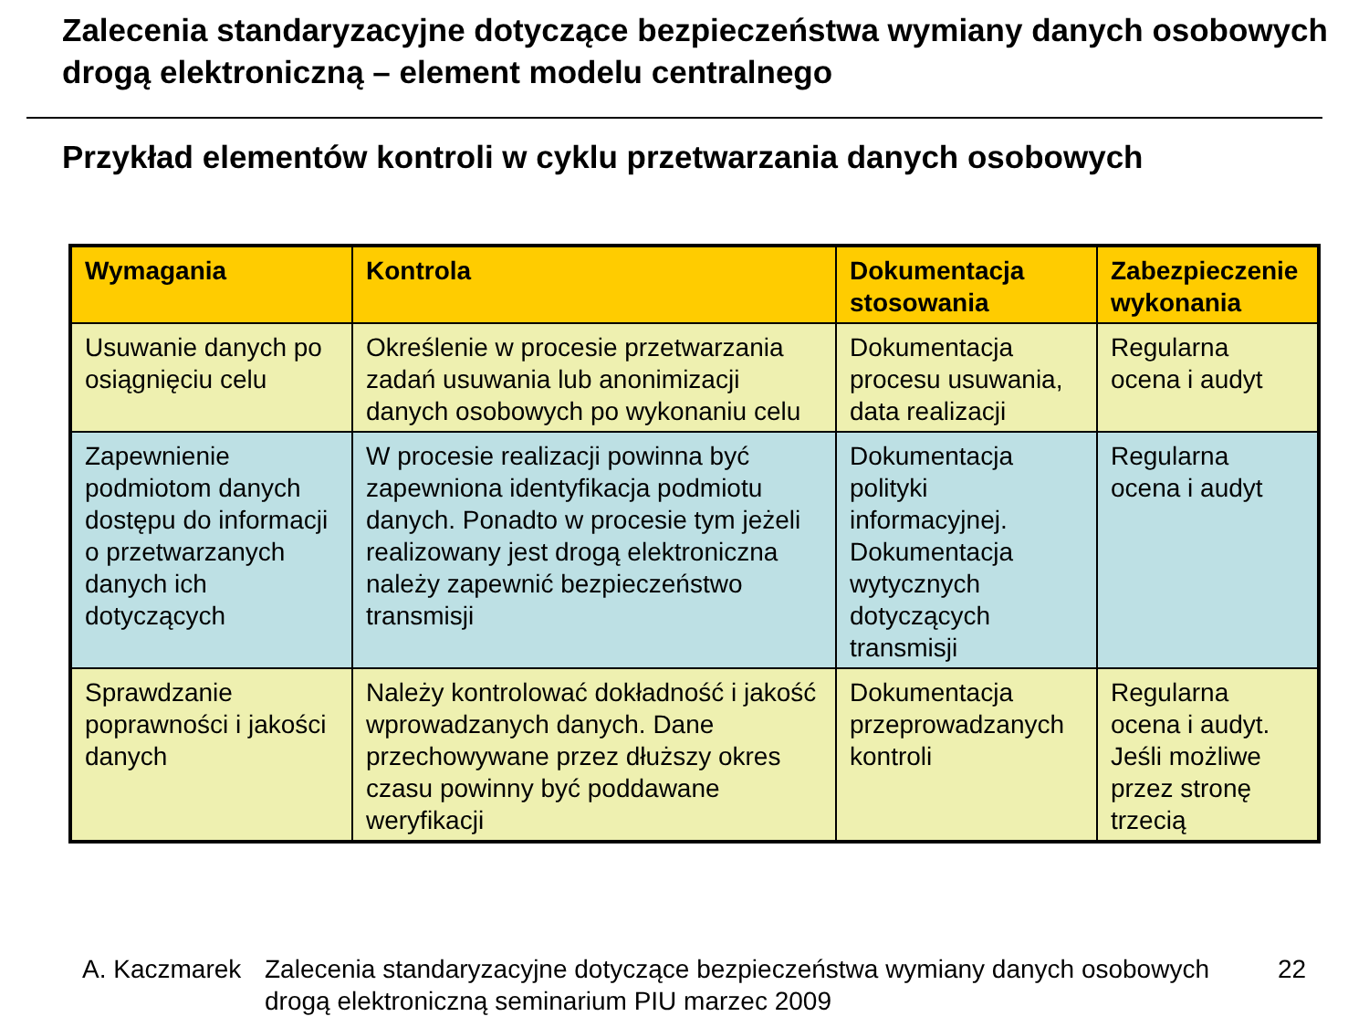Zalecenia standaryzacyjne dotyczące bezpieczeństwa wymiany danych osobowych drogą elektroniczną – element modelu centralnego
Przykład elementów kontroli w cyklu przetwarzania danych osobowych
| Wymagania | Kontrola | Dokumentacja stosowania | Zabezpieczenie wykonania |
| --- | --- | --- | --- |
| Usuwanie danych po osiągnięciu celu | Określenie w procesie przetwarzania zadań usuwania lub anonimizacji danych osobowych po wykonaniu celu | Dokumentacja procesu usuwania, data realizacji | Regularna ocena i audyt |
| Zapewnienie podmiotom danych dostępu do informacji o przetwarzanych danych ich dotyczących | W procesie realizacji powinna być zapewniona identyfikacja podmiotu danych. Ponadto w procesie tym jeżeli realizowany jest drogą elektroniczna należy zapewnić bezpieczeństwo transmisji | Dokumentacja polityki informacyjnej. Dokumentacja wytycznych dotyczących transmisji | Regularna ocena i audyt |
| Sprawdzanie poprawności i jakości danych | Należy kontrolować dokładność i jakość wprowadzanych danych. Dane przechowywane przez dłuższy okres czasu powinny być poddawane weryfikacji | Dokumentacja przeprowadzanych kontroli | Regularna ocena i audyt. Jeśli możliwe przez stronę trzecią |
A. Kaczmarek
Zalecenia standaryzacyjne dotyczące bezpieczeństwa wymiany danych osobowych drogą elektroniczną seminarium PIU marzec 2009
22